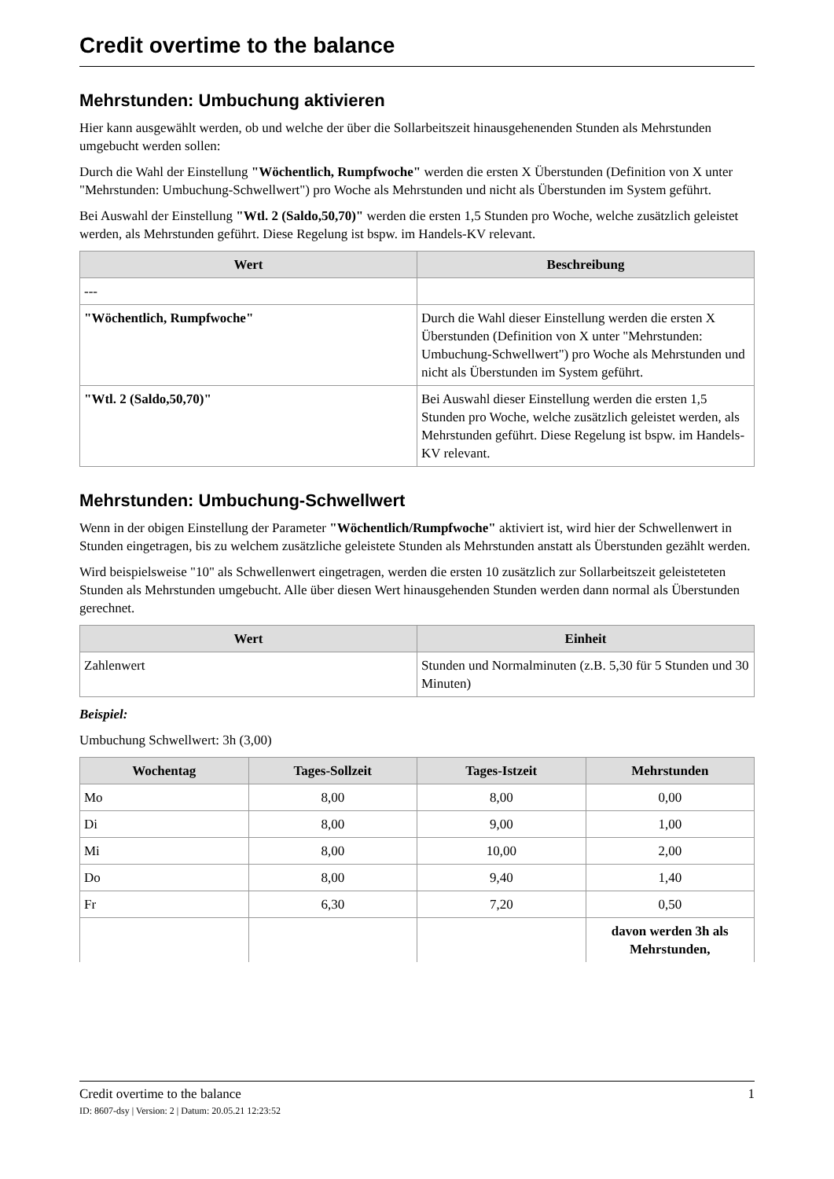Credit overtime to the balance
Mehrstunden: Umbuchung aktivieren
Hier kann ausgewählt werden, ob und welche der über die Sollarbeitszeit hinausgehenenden Stunden als Mehrstunden umgebucht werden sollen:
Durch die Wahl der Einstellung "Wöchentlich, Rumpfwoche" werden die ersten X Überstunden (Definition von X unter "Mehrstunden: Umbuchung-Schwellwert") pro Woche als Mehrstunden und nicht als Überstunden im System geführt.
Bei Auswahl der Einstellung "Wtl. 2 (Saldo,50,70)" werden die ersten 1,5 Stunden pro Woche, welche zusätzlich geleistet werden, als Mehrstunden geführt. Diese Regelung ist bspw. im Handels-KV relevant.
| Wert | Beschreibung |
| --- | --- |
| --- | |
| "Wöchentlich, Rumpfwoche" | Durch die Wahl dieser Einstellung werden die ersten X Überstunden (Definition von X unter "Mehrstunden: Umbuchung-Schwellwert") pro Woche als Mehrstunden und nicht als Überstunden im System geführt. |
| "Wtl. 2 (Saldo,50,70)" | Bei Auswahl dieser Einstellung werden die ersten 1,5 Stunden pro Woche, welche zusätzlich geleistet werden, als Mehrstunden geführt. Diese Regelung ist bspw. im Handels-KV relevant. |
Mehrstunden: Umbuchung-Schwellwert
Wenn in der obigen Einstellung der Parameter "Wöchentlich/Rumpfwoche" aktiviert ist, wird hier der Schwellenwert in Stunden eingetragen, bis zu welchem zusätzliche geleistete Stunden als Mehrstunden anstatt als Überstunden gezählt werden.
Wird beispielsweise "10" als Schwellenwert eingetragen, werden die ersten 10 zusätzlich zur Sollarbeitszeit geleisteteten Stunden als Mehrstunden umgebucht. Alle über diesen Wert hinausgehenden Stunden werden dann normal als Überstunden gerechnet.
| Wert | Einheit |
| --- | --- |
| Zahlenwert | Stunden und Normalminuten (z.B. 5,30 für 5 Stunden und 30 Minuten) |
Beispiel:
Umbuchung Schwellwert: 3h (3,00)
| Wochentag | Tages-Sollzeit | Tages-Istzeit | Mehrstunden |
| --- | --- | --- | --- |
| Mo | 8,00 | 8,00 | 0,00 |
| Di | 8,00 | 9,00 | 1,00 |
| Mi | 8,00 | 10,00 | 2,00 |
| Do | 8,00 | 9,40 | 1,40 |
| Fr | 6,30 | 7,20 | 0,50 |
| | | | davon werden 3h als Mehrstunden, |
Credit overtime to the balance 1
ID: 8607-dsy | Version: 2 | Datum: 20.05.21 12:23:52